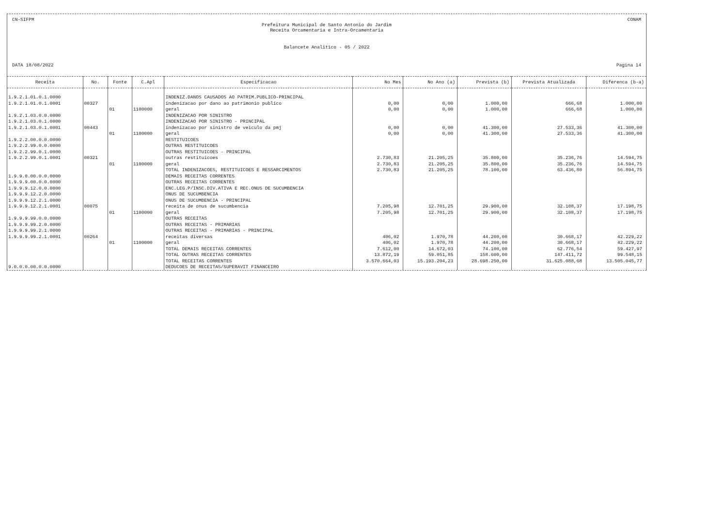CN-SIFPM CONAM
Prefeitura Municipal de Santo Antonio do Jardim
Receita Orcamentaria e Intra-Orcamentaria
Balancete Analitico - 05 / 2022
DATA 18/08/2022 Pagina 14
| Receita | No. | Fonte | C.Apl | Especificacao | No Mes | No Ano (a) | Prevista (b) | Prevista Atualizada | Diferenca (b-a) |
| --- | --- | --- | --- | --- | --- | --- | --- | --- | --- |
| 1.9.2.1.01.0.1.0000 | | | | INDENIZ.DANOS CAUSADOS AO PATRIM.PUBLICO-PRINCIPAL | | | | | |
| 1.9.2.1.01.0.1.0001 | 00327 | | | indenizacao por dano ao patrimonio publico | 0,00 | 0,00 | 1.000,00 | 666,68 | 1.000,00 |
| | | 01 | 1100000 | geral | 0,00 | 0,00 | 1.000,00 | 666,68 | 1.000,00 |
| 1.9.2.1.03.0.0.0000 | | | | INDENIZACAO POR SINISTRO | | | | | |
| 1.9.2.1.03.0.1.0000 | | | | INDENIZACAO POR SINISTRO - PRINCIPAL | | | | | |
| 1.9.2.1.03.0.1.0001 | 00443 | | | indenizacao por sinistro de veiculo da pmj | 0,00 | 0,00 | 41.300,00 | 27.533,36 | 41.300,00 |
| | | 01 | 1100000 | geral | 0,00 | 0,00 | 41.300,00 | 27.533,36 | 41.300,00 |
| 1.9.2.2.00.0.0.0000 | | | | RESTITUICOES | | | | | |
| 1.9.2.2.99.0.0.0000 | | | | OUTRAS RESTITUICOES | | | | | |
| 1.9.2.2.99.0.1.0000 | | | | OUTRAS RESTITUICOES - PRINCIPAL | | | | | |
| 1.9.2.2.99.0.1.0001 | 00321 | | | outras restituicoes | 2.730,83 | 21.205,25 | 35.800,00 | 35.236,76 | 14.594,75 |
| | | 01 | 1100000 | geral | 2.730,83 | 21.205,25 | 35.800,00 | 35.236,76 | 14.594,75 |
| | | | | TOTAL INDENIZACOES, RESTITUICOES E RESSARCIMENTOS | 2.730,83 | 21.205,25 | 78.100,00 | 63.436,80 | 56.894,75 |
| 1.9.9.0.00.0.0.0000 | | | | DEMAIS RECEITAS CORRENTES | | | | | |
| 1.9.9.9.00.0.0.0000 | | | | OUTRAS RECEITAS CORRENTES | | | | | |
| 1.9.9.9.12.0.0.0000 | | | | ENC.LEG.P/INSC.DIV.ATIVA E REC.ONUS DE SUCUMBENCIA | | | | | |
| 1.9.9.9.12.2.0.0000 | | | | ONUS DE SUCUMBENCIA | | | | | |
| 1.9.9.9.12.2.1.0000 | | | | ONUS DE SUCUMBENCIA - PRINCIPAL | | | | | |
| 1.9.9.9.12.2.1.0001 | 00075 | | | receita de onus de sucumbencia | 7.205,98 | 12.701,25 | 29.900,00 | 32.108,37 | 17.198,75 |
| | | 01 | 1100000 | geral | 7.205,98 | 12.701,25 | 29.900,00 | 32.108,37 | 17.198,75 |
| 1.9.9.9.99.0.0.0000 | | | | OUTRAS RECEITAS | | | | | |
| 1.9.9.9.99.2.0.0000 | | | | OUTRAS RECEITAS - PRIMARIAS | | | | | |
| 1.9.9.9.99.2.1.0000 | | | | OUTRAS RECEITAS - PRIMARIAS - PRINCIPAL | | | | | |
| 1.9.9.9.99.2.1.0001 | 00264 | | | receitas diversas | 406,02 | 1.970,78 | 44.200,00 | 30.668,17 | 42.229,22 |
| | | 01 | 1100000 | geral | 406,02 | 1.970,78 | 44.200,00 | 30.668,17 | 42.229,22 |
| | | | | TOTAL DEMAIS RECEITAS CORRENTES | 7.612,00 | 14.672,03 | 74.100,00 | 62.776,54 | 59.427,97 |
| | | | | TOTAL OUTRAS RECEITAS CORRENTES | 13.872,19 | 59.051,85 | 158.600,00 | 147.411,72 | 99.548,15 |
| | | | | TOTAL RECEITAS CORRENTES | 3.570.664,03 | 15.193.204,23 | 28.698.250,00 | 31.625.088,68 | 13.505.045,77 |
| 9.0.0.0.00.0.0.0000 | | | | DEDUCOES DE RECEITAS/SUPERAVIT FINANCEIRO | | | | | |